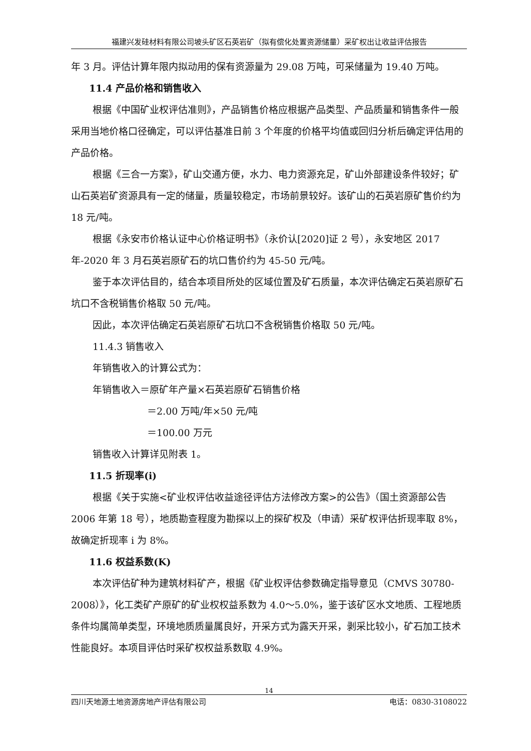福建兴发硅材料有限公司坡头矿区石英岩矿（拟有偿化处置资源储量）采矿权出让收益评估报告
年 3 月。评估计算年限内拟动用的保有资源量为 29.08 万吨，可采储量为 19.40 万吨。
11.4 产品价格和销售收入
根据《中国矿业权评估准则》，产品销售价格应根据产品类型、产品质量和销售条件一般采用当地价格口径确定，可以评估基准日前 3 个年度的价格平均值或回归分析后确定评估用的产品价格。
根据《三合一方案》，矿山交通方便，水力、电力资源充足，矿山外部建设条件较好；矿山石英岩矿资源具有一定的储量，质量较稳定，市场前景较好。该矿山的石英岩原矿售价约为 18 元/吨。
根据《永安市价格认证中心价格证明书》（永价认[2020]证 2 号），永安地区 2017 年-2020 年 3 月石英岩原矿石的坑口售价约为 45-50 元/吨。
鉴于本次评估目的，结合本项目所处的区域位置及矿石质量，本次评估确定石英岩原矿石坑口不含税销售价格取 50 元/吨。
因此，本次评估确定石英岩原矿石坑口不含税销售价格取 50 元/吨。
11.4.3 销售收入
年销售收入的计算公式为：
年销售收入＝原矿年产量×石英岩原矿石销售价格
＝2.00 万吨/年×50 元/吨
＝100.00 万元
销售收入计算详见附表 1。
11.5 折现率(i)
根据《关于实施<矿业权评估收益途径评估方法修改方案>的公告》（国土资源部公告 2006 年第 18 号），地质勘查程度为勘探以上的探矿权及（申请）采矿权评估折现率取 8%，故确定折现率 i 为 8%。
11.6 权益系数(K)
本次评估矿种为建筑材料矿产，根据《矿业权评估参数确定指导意见（CMVS 30780-2008）》，化工类矿产原矿的矿业权权益系数为 4.0～5.0%，鉴于该矿区水文地质、工程地质条件均属简单类型，环境地质质量属良好，开采方式为露天开采，剥采比较小，矿石加工技术性能良好。本项目评估时采矿权权益系数取 4.9%。
14
四川天地源土地资源房地产评估有限公司 电话：0830-3108022